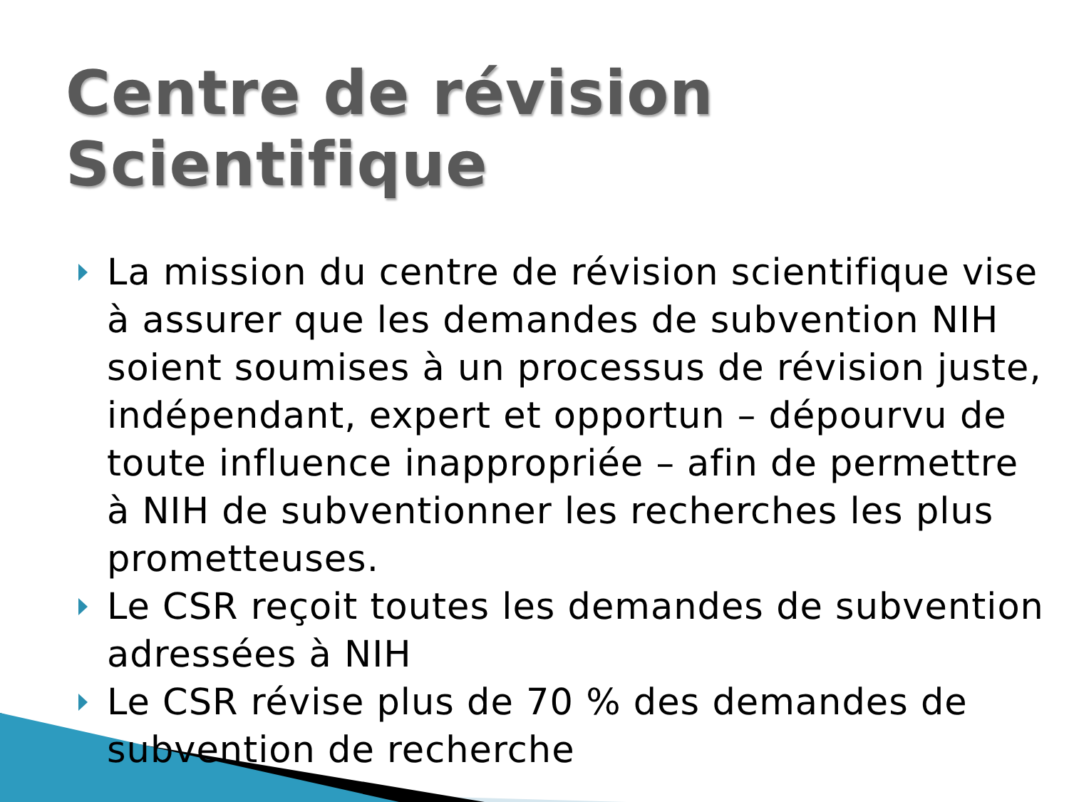Centre de révision Scientifique
La mission du centre de révision scientifique vise à assurer que les demandes de subvention NIH soient soumises à un processus de révision juste, indépendant, expert et opportun – dépourvu de toute influence inappropriée – afin de permettre à NIH de subventionner les recherches les plus prometteuses.
Le CSR reçoit toutes les demandes de subvention adressées à NIH
Le CSR révise plus de 70 % des demandes de subvention de recherche